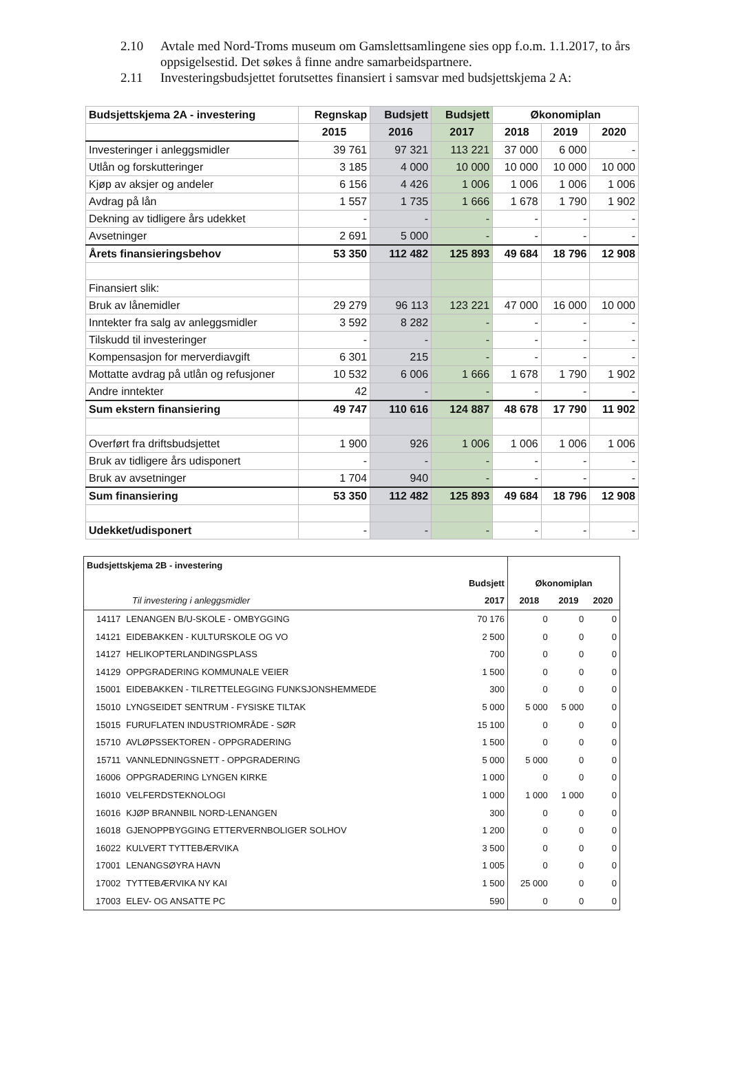2.10 Avtale med Nord-Troms museum om Gamslettsamlingene sies opp f.o.m. 1.1.2017, to års oppsigelsestid. Det søkes å finne andre samarbeidspartnere.
2.11 Investeringsbudsjettet forutsettes finansiert i samsvar med budsjettskjema 2 A:
| Budsjettskjema 2A - investering | Regnskap | Budsjett | Budsjett | Økonomiplan | | |
| --- | --- | --- | --- | --- | --- | --- |
| | 2015 | 2016 | 2017 | 2018 | 2019 | 2020 |
| Investeringer i anleggsmidler | 39 761 | 97 321 | 113 221 | 37 000 | 6 000 | - |
| Utlån og forskutteringer | 3 185 | 4 000 | 10 000 | 10 000 | 10 000 | 10 000 |
| Kjøp av aksjer og andeler | 6 156 | 4 426 | 1 006 | 1 006 | 1 006 | 1 006 |
| Avdrag på lån | 1 557 | 1 735 | 1 666 | 1 678 | 1 790 | 1 902 |
| Dekning av tidligere års udekket | - | - | - | - | - | - |
| Avsetninger | 2 691 | 5 000 | - | - | - | - |
| Årets finansieringsbehov | 53 350 | 112 482 | 125 893 | 49 684 | 18 796 | 12 908 |
| Finansiert slik: | | | | | | |
| Bruk av lånemidler | 29 279 | 96 113 | 123 221 | 47 000 | 16 000 | 10 000 |
| Inntekter fra salg av anleggsmidler | 3 592 | 8 282 | - | - | - | - |
| Tilskudd til investeringer | - | - | - | - | - | - |
| Kompensasjon for merverdiavgift | 6 301 | 215 | - | - | - | - |
| Mottatte avdrag på utlån og refusjoner | 10 532 | 6 006 | 1 666 | 1 678 | 1 790 | 1 902 |
| Andre inntekter | 42 | - | - | - | - | - |
| Sum ekstern finansiering | 49 747 | 110 616 | 124 887 | 48 678 | 17 790 | 11 902 |
| Overført fra driftsbudsjettet | 1 900 | 926 | 1 006 | 1 006 | 1 006 | 1 006 |
| Bruk av tidligere års udisponert | - | - | - | - | - | - |
| Bruk av avsetninger | 1 704 | 940 | - | - | - | - |
| Sum finansiering | 53 350 | 112 482 | 125 893 | 49 684 | 18 796 | 12 908 |
| Udekket/udisponert | - | - | - | - | - | - |
| Budsjettskjema 2B - investering | | | | | |
| --- | --- | --- | --- | --- | --- |
| | | Budsjett | Økonomiplan | | |
| Til investering i anleggsmidler | | 2017 | 2018 | 2019 | 2020 |
| 14117 | LENANGEN B/U-SKOLE - OMBYGGING | 70 176 | 0 | 0 | 0 |
| 14121 | EIDEBAKKEN - KULTURSKOLE OG VO | 2 500 | 0 | 0 | 0 |
| 14127 | HELIKOPTERLANDINGSPLASS | 700 | 0 | 0 | 0 |
| 14129 | OPPGRADERING KOMMUNALE VEIER | 1 500 | 0 | 0 | 0 |
| 15001 | EIDEBAKKEN - TILRETTELEGGING FUNKSJONSHEMMEDE | 300 | 0 | 0 | 0 |
| 15010 | LYNGSEIDET SENTRUM - FYSISKE TILTAK | 5 000 | 5 000 | 5 000 | 0 |
| 15015 | FURUFLATEN INDUSTRIOMRÅDE - SØR | 15 100 | 0 | 0 | 0 |
| 15710 | AVLØPSSEKTOREN - OPPGRADERING | 1 500 | 0 | 0 | 0 |
| 15711 | VANNLEDNINGSNETT - OPPGRADERING | 5 000 | 5 000 | 0 | 0 |
| 16006 | OPPGRADERING LYNGEN KIRKE | 1 000 | 0 | 0 | 0 |
| 16010 | VELFERDSTEKNOLOGI | 1 000 | 1 000 | 1 000 | 0 |
| 16016 | KJØP BRANNBIL NORD-LENANGEN | 300 | 0 | 0 | 0 |
| 16018 | GJENOPPBYGGING ETTERVERNBOLIGER SOLHOV | 1 200 | 0 | 0 | 0 |
| 16022 | KULVERT TYTTEBÆRVIKA | 3 500 | 0 | 0 | 0 |
| 17001 | LENANGSØYRA HAVN | 1 005 | 0 | 0 | 0 |
| 17002 | TYTTEBÆRVIKA NY KAI | 1 500 | 25 000 | 0 | 0 |
| 17003 | ELEV- OG ANSATTE PC | 590 | 0 | 0 | 0 |